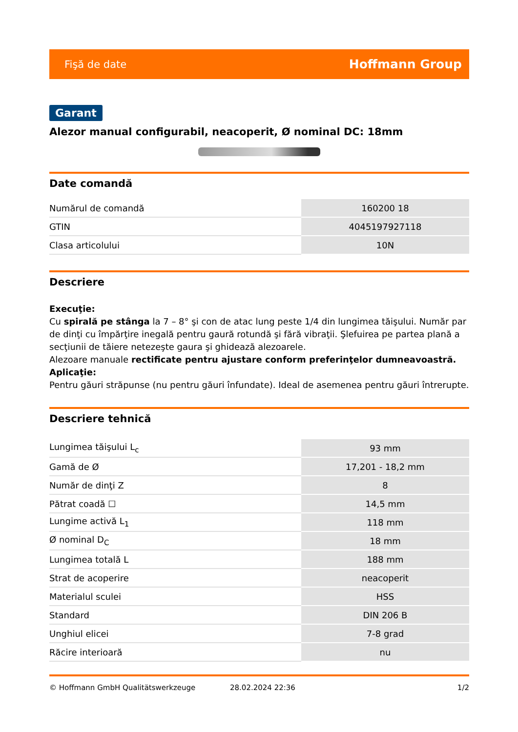Fişă de date Hoffmann Group
Garant
Alezor manual configurabil, neacoperit, Ø nominal DC: 18mm
Date comandă
| Numărul de comandă | 160200 18 |
| GTIN | 4045197927118 |
| Clasa articolului | 10N |
Descriere
Execuţie:
Cu spirală pe stânga la 7 – 8° şi con de atac lung peste 1/4 din lungimea tăişului. Număr par de dinţi cu împărţire inegală pentru gaură rotundă şi fără vibraţii. Şlefuirea pe partea plană a secţiunii de tăiere netezeşte gaura şi ghidează alezoarele.
Alezoare manuale rectificate pentru ajustare conform preferinţelor dumneavoastră.
Aplicaţie:
Pentru găuri străpunse (nu pentru găuri înfundate). Ideal de asemenea pentru găuri întrerupte.
Descriere tehnică
| Lungimea tăişului L<sub>c</sub> | 93 mm |
| Gamă de Ø | 17,201 - 18,2 mm |
| Număr de dinţi Z | 8 |
| Pătrat coadă ☐ | 14,5 mm |
| Lungime activă L<sub>1</sub> | 118 mm |
| Ø nominal D<sub>C</sub> | 18 mm |
| Lungimea totală L | 188 mm |
| Strat de acoperire | neacoperit |
| Materialul sculei | HSS |
| Standard | DIN 206 B |
| Unghiul elicei | 7-8 grad |
| Răcire interioară | nu |
© Hoffmann GmbH Qualitätswerkzeuge 28.02.2024 22:36 1/2